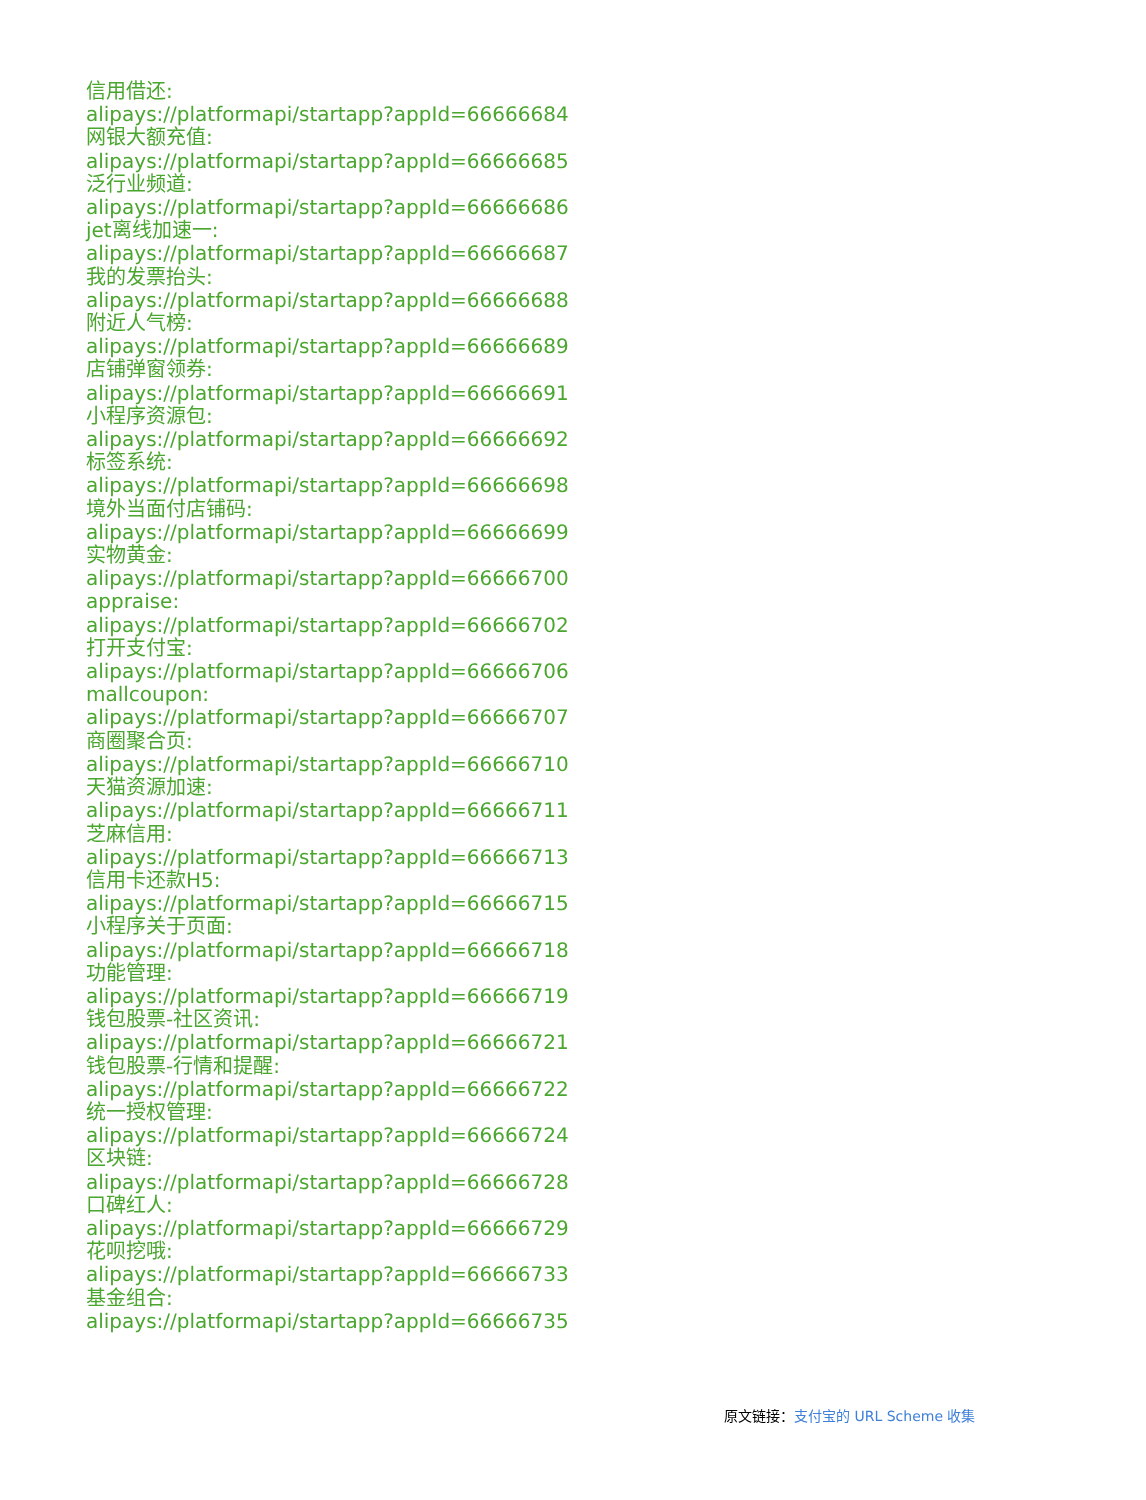信用借还:
alipays://platformapi/startapp?appId=66666684
网银大额充值:
alipays://platformapi/startapp?appId=66666685
泛行业频道:
alipays://platformapi/startapp?appId=66666686
jet离线加速一:
alipays://platformapi/startapp?appId=66666687
我的发票抬头:
alipays://platformapi/startapp?appId=66666688
附近人气榜:
alipays://platformapi/startapp?appId=66666689
店铺弹窗领券:
alipays://platformapi/startapp?appId=66666691
小程序资源包:
alipays://platformapi/startapp?appId=66666692
标签系统:
alipays://platformapi/startapp?appId=66666698
境外当面付店铺码:
alipays://platformapi/startapp?appId=66666699
实物黄金:
alipays://platformapi/startapp?appId=66666700
appraise:
alipays://platformapi/startapp?appId=66666702
打开支付宝:
alipays://platformapi/startapp?appId=66666706
mallcoupon:
alipays://platformapi/startapp?appId=66666707
商圈聚合页:
alipays://platformapi/startapp?appId=66666710
天猫资源加速:
alipays://platformapi/startapp?appId=66666711
芝麻信用:
alipays://platformapi/startapp?appId=66666713
信用卡还款H5:
alipays://platformapi/startapp?appId=66666715
小程序关于页面:
alipays://platformapi/startapp?appId=66666718
功能管理:
alipays://platformapi/startapp?appId=66666719
钱包股票-社区资讯:
alipays://platformapi/startapp?appId=66666721
钱包股票-行情和提醒:
alipays://platformapi/startapp?appId=66666722
统一授权管理:
alipays://platformapi/startapp?appId=66666724
区块链:
alipays://platformapi/startapp?appId=66666728
口碑红人:
alipays://platformapi/startapp?appId=66666729
花呗挖哦:
alipays://platformapi/startapp?appId=66666733
基金组合:
alipays://platformapi/startapp?appId=66666735
原文链接：支付宝的 URL Scheme 收集